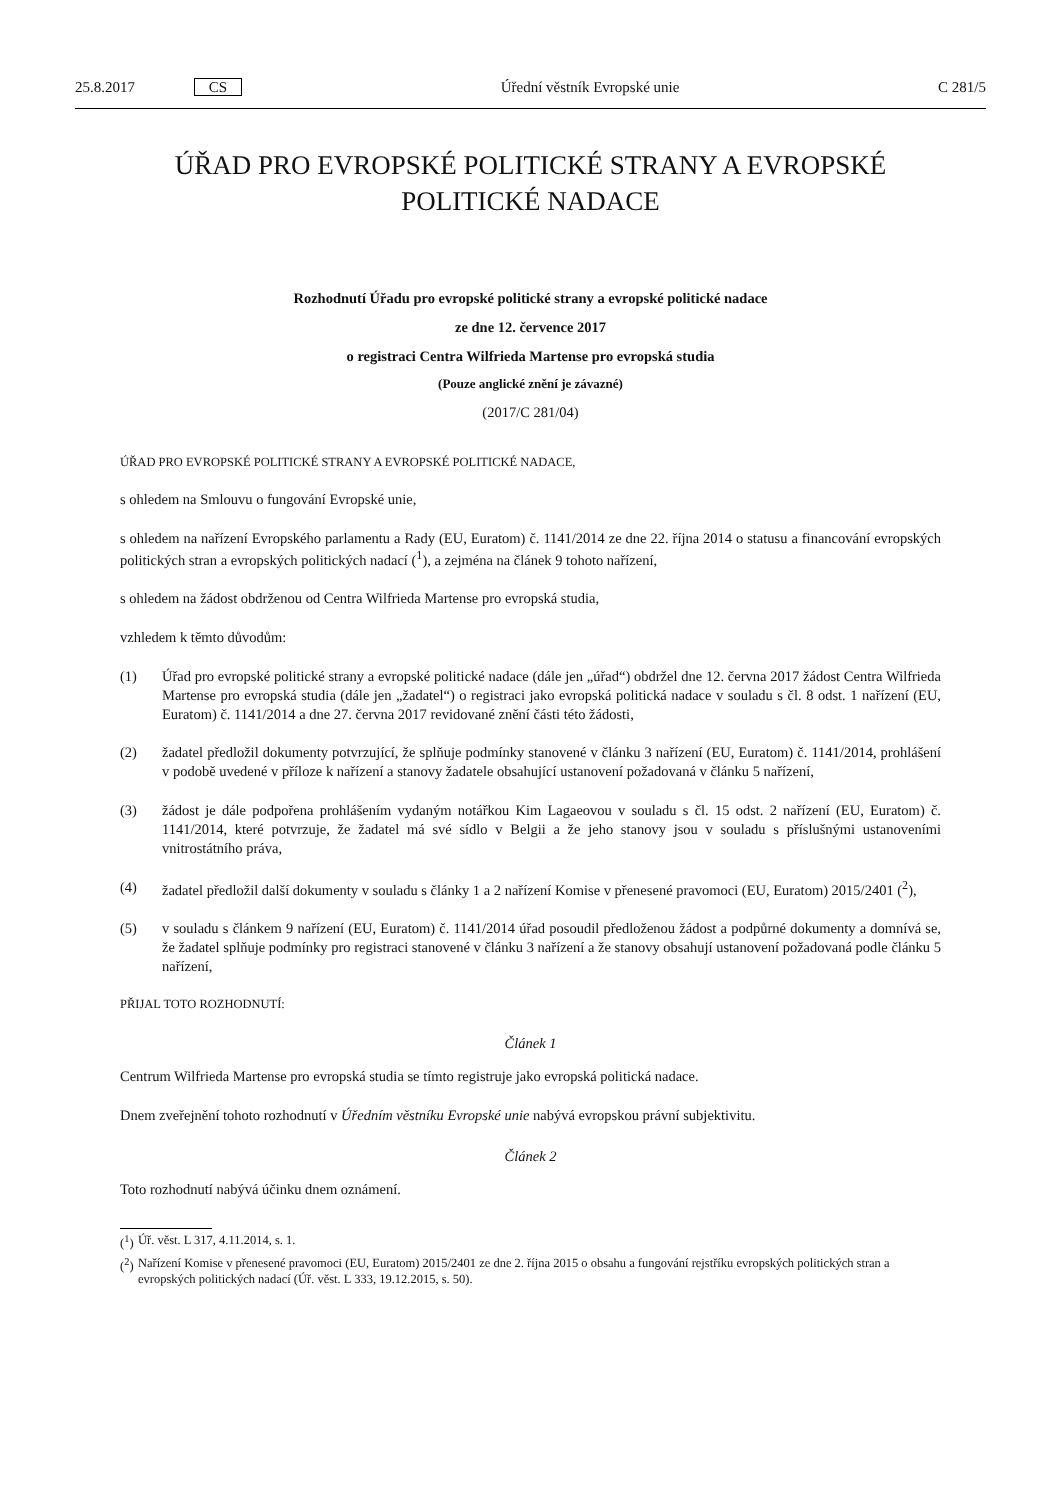25.8.2017 CS Úřední věstník Evropské unie C 281/5
ÚŘAD PRO EVROPSKÉ POLITICKÉ STRANY A EVROPSKÉ
POLITICKÉ NADACE
Rozhodnutí Úřadu pro evropské politické strany a evropské politické nadace
ze dne 12. července 2017
o registraci Centra Wilfrieda Martense pro evropská studia
(Pouze anglické znění je závazné)
(2017/C 281/04)
ÚŘAD PRO EVROPSKÉ POLITICKÉ STRANY A EVROPSKÉ POLITICKÉ NADACE,
s ohledem na Smlouvu o fungování Evropské unie,
s ohledem na nařízení Evropského parlamentu a Rady (EU, Euratom) č. 1141/2014 ze dne 22. října 2014 o statusu a financování evropských politických stran a evropských politických nadací (<sup>1</sup>), a zejména na článek 9 tohoto nařízení,
s ohledem na žádost obdrženou od Centra Wilfrieda Martense pro evropská studia,
vzhledem k těmto důvodům:
(1) Úřad pro evropské politické strany a evropské politické nadace (dále jen „úřad“) obdržel dne 12. června 2017 žádost Centra Wilfrieda Martense pro evropská studia (dále jen „žadatel“) o registraci jako evropská politická nadace v souladu s čl. 8 odst. 1 nařízení (EU, Euratom) č. 1141/2014 a dne 27. června 2017 revidované znění části této žádosti,
(2) žadatel předložil dokumenty potvrzující, že splňuje podmínky stanovené v článku 3 nařízení (EU, Euratom) č. 1141/2014, prohlášení v podobě uvedené v příloze k nařízení a stanovy žadatele obsahující ustanovení požadovaná v článku 5 nařízení,
(3) žádost je dále podpořena prohlášením vydaným notářkou Kim Lagaeovou v souladu s čl. 15 odst. 2 nařízení (EU, Euratom) č. 1141/2014, které potvrzuje, že žadatel má své sídlo v Belgii a že jeho stanovy jsou v souladu s příslušnými ustanoveními vnitrostátního práva,
(4) žadatel předložil další dokumenty v souladu s články 1 a 2 nařízení Komise v přenesené pravomoci (EU, Euratom) 2015/2401 (<sup>2</sup>),
(5) v souladu s článkem 9 nařízení (EU, Euratom) č. 1141/2014 úřad posoudil předloženou žádost a podpůrné dokumenty a domnívá se, že žadatel splňuje podmínky pro registraci stanovené v článku 3 nařízení a že stanovy obsahují ustanovení požadovaná podle článku 5 nařízení,
PŘIJAL TOTO ROZHODNUTÍ:
Článek 1
Centrum Wilfrieda Martense pro evropská studia se tímto registruje jako evropská politická nadace.
Dnem zveřejnění tohoto rozhodnutí v Úředním věstníku Evropské unie nabývá evropskou právní subjektivitu.
Článek 2
Toto rozhodnutí nabývá účinku dnem oznámení.
(<sup>1</sup>) Úř. věst. L 317, 4.11.2014, s. 1.
(<sup>2</sup>) Nařízení Komise v přenesené pravomoci (EU, Euratom) 2015/2401 ze dne 2. října 2015 o obsahu a fungování rejstříku evropských politických stran a evropských politických nadací (Úř. věst. L 333, 19.12.2015, s. 50).